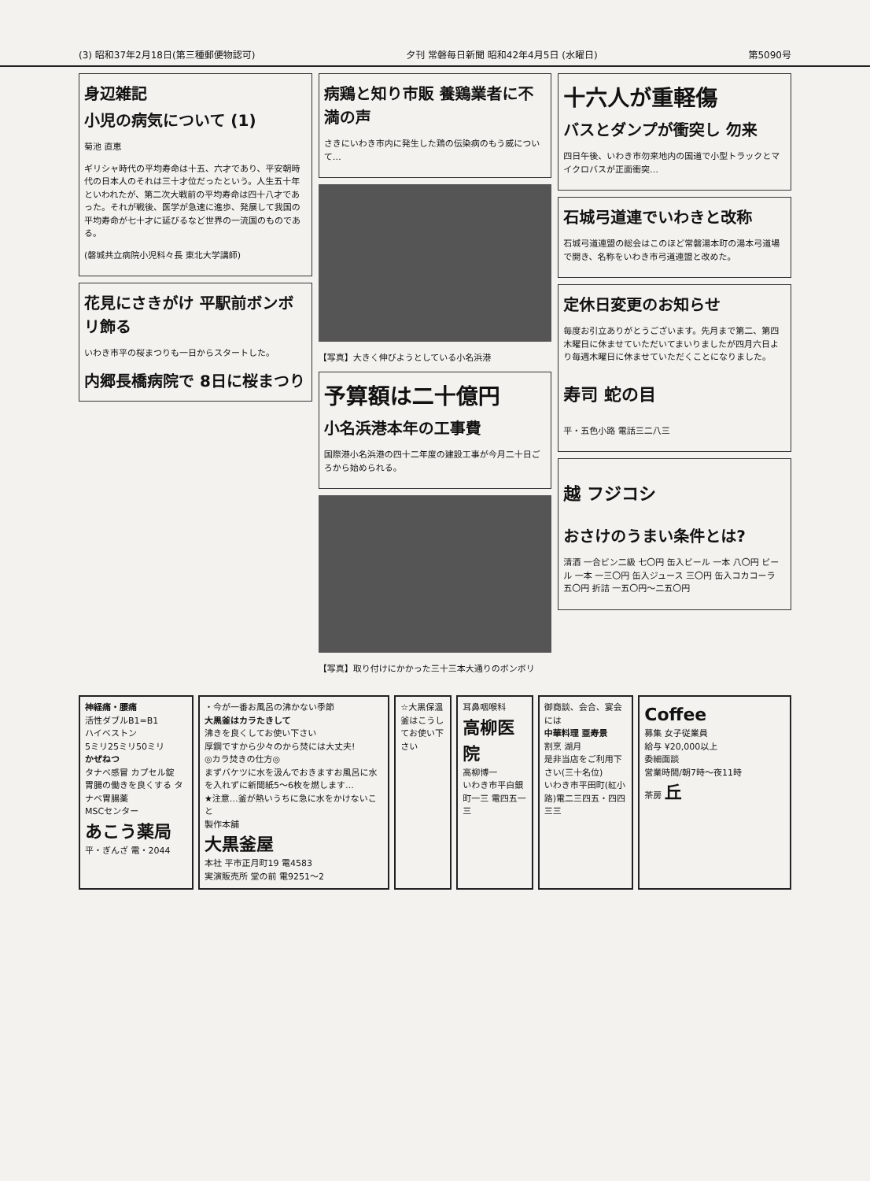(3) 昭和37年2月18日(第三種郵便物認可) 夕刊 常磐毎日新聞 昭和42年4月5日 (水曜日) 第5090号
身辺雑記
小児の病気について (1)
菊池 直恵
ギリシャ時代の平均寿命は十五、六才であり、平安朝時代の日本人のそれは三十才位だったという。人生五十年といわれたが、第二次大戦前の平均寿命は四十八才であった。それが戦後、医学が急速に進歩、発展して我国の平均寿命が七十才に延びるなど世界の一流国のものである。
(磐城共立病院小児科々長 東北大学講師)
花見にさきがけ 平駅前ボンボリ飾る
いわき市平の桜まつりも一日からスタートした。
内郷長橋病院で 8日に桜まつり
病鶏と知り市販 養鶏業者に不満の声
さきにいわき市内に発生した鶏の伝染病のもう威について…
【写真】大きく伸びようとしている小名浜港
予算額は二十億円
小名浜港本年の工事費
国際港小名浜港の四十二年度の建設工事が今月二十日ごろから始められる。
【写真】取り付けにかかった三十三本大通りのボンボリ
十六人が重軽傷
バスとダンプが衝突し 勿来
四日午後、いわき市勿来地内の国道で小型トラックとマイクロバスが正面衝突…
石城弓道連でいわきと改称
石城弓道連盟の総会はこのほど常磐湯本町の湯本弓道場で開き、名称をいわき市弓道連盟と改めた。
定休日変更のお知らせ
毎度お引立ありがとうございます。先月まで第二、第四木曜日に休ませていただいてまいりましたが四月六日より毎週木曜日に休ませていただくことになりました。
寿司 蛇の目
平・五色小路 電話三二八三
越 フジコシ
おさけのうまい条件とは?
清酒 一合ビン二級 七〇円 缶入ビール 一本 八〇円 ビール 一本 一三〇円 缶入ジュース 三〇円 缶入コカコーラ 五〇円 折詰 一五〇円〜二五〇円
神経痛・腰痛
活性ダブルB1=B1
ハイベストン
5ミリ25ミリ50ミリ
かぜねつ
タナベ感冒 カプセル錠
胃腸の働きを良くする タナベ胃腸薬
MSCセンター
あこう薬局
平・ぎんざ 電・2044
・今が一番お風呂の沸かない季節
大黒釜はカラたきして
沸きを良くしてお使い下さい
厚鋼ですから少々のから焚には大丈夫!
◎カラ焚きの仕方◎
まずバケツに水を汲んでおきますお風呂に水を入れずに新聞紙5〜6枚を燃します…
★注意…釜が熱いうちに急に水をかけないこと
製作本舗
大黒釜屋
本社 平市正月町19 電4583
実演販売所 堂の前 電9251〜2
☆大黒保温釜はこうしてお使い下さい
耳鼻咽喉科
高柳医院
高柳博一
いわき市平白銀町一三 電四五一三
御商談、会合、宴会には
中華料理 亜寿景
割烹 湖月
是非当店をご利用下さい(三十名位)
いわき市平田町(紅小路)電二三四五・四四三三
Coffee
募集 女子従業員
給与 ¥20,000以上
委細面談
営業時間/朝7時〜夜11時
茶房 丘